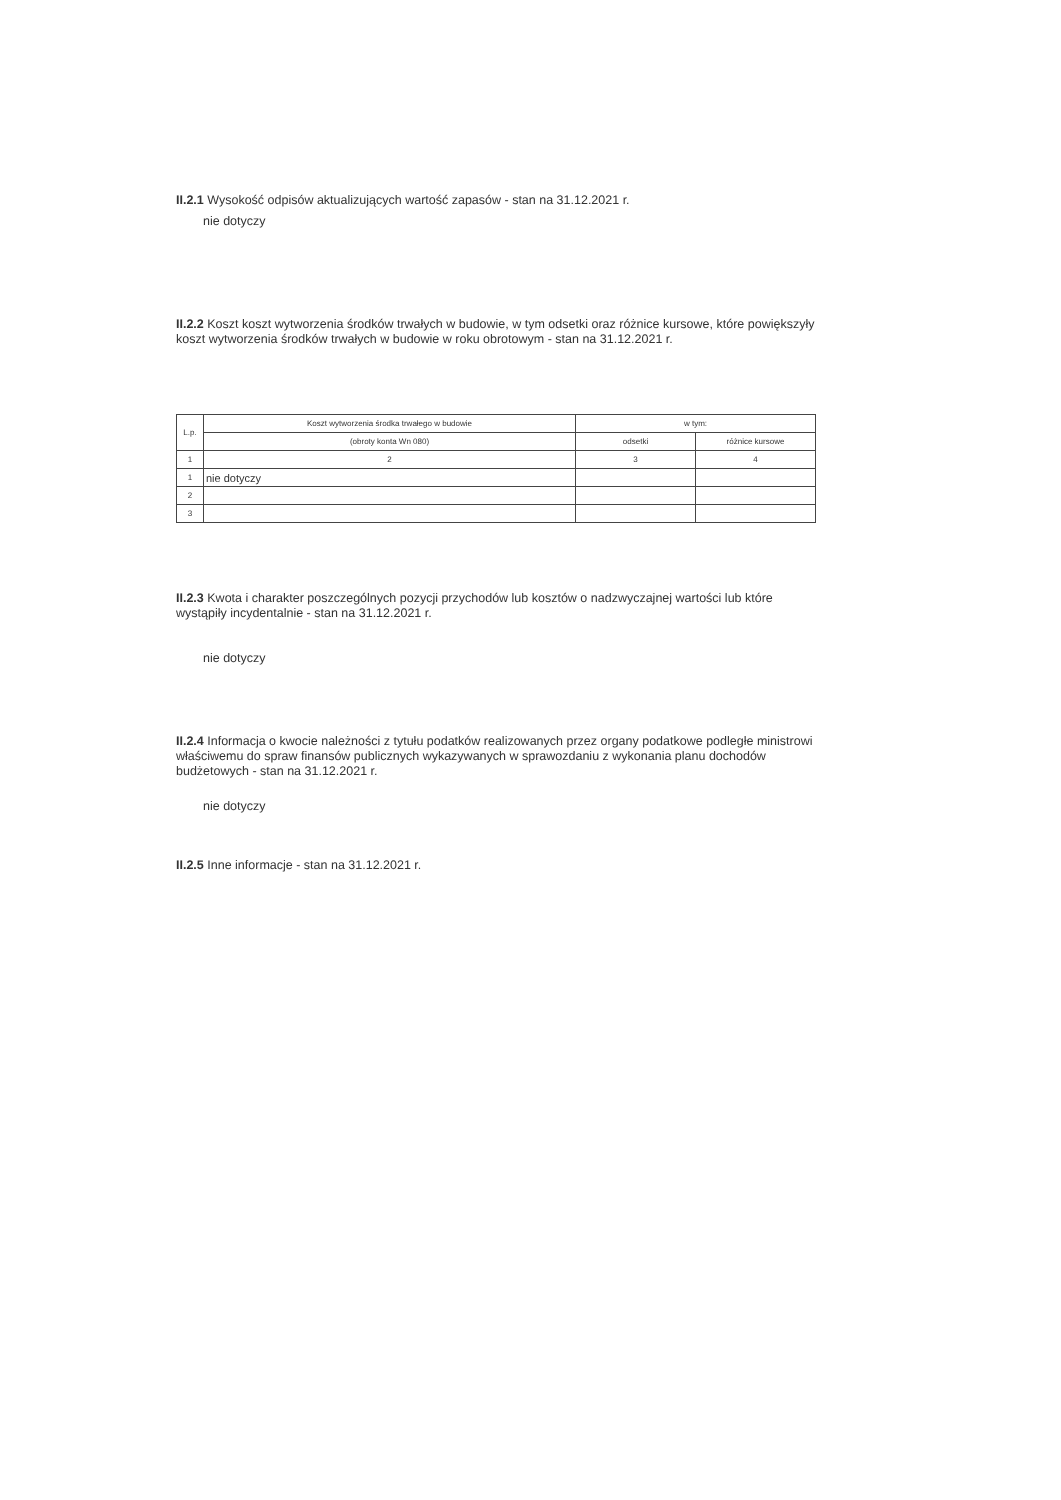II.2.1 Wysokość odpisów aktualizujących wartość zapasów - stan na 31.12.2021 r.
nie dotyczy
II.2.2 Koszt koszt wytworzenia środków trwałych w budowie, w tym odsetki oraz różnice kursowe, które powiększyły koszt wytworzenia środków trwałych w budowie w roku obrotowym - stan na 31.12.2021 r.
| L.p. | Koszt wytworzenia środka trwałego w budowie | w tym: | |
| --- | --- | --- | --- |
| | (obroty konta Wn 080) | odsetki | różnice kursowe |
| 1 | 2 | 3 | 4 |
| 1 | nie dotyczy | | |
| 2 | | | |
| 3 | | | |
II.2.3 Kwota i charakter poszczególnych pozycji przychodów lub kosztów o nadzwyczajnej wartości lub które wystąpiły incydentalnie - stan na 31.12.2021 r.
nie dotyczy
II.2.4 Informacja o kwocie należności z tytułu podatków realizowanych przez organy podatkowe podległe ministrowi właściwemu do spraw finansów publicznych wykazywanych w sprawozdaniu z wykonania planu dochodów budżetowych - stan na 31.12.2021 r.
nie dotyczy
II.2.5 Inne informacje - stan na 31.12.2021 r.